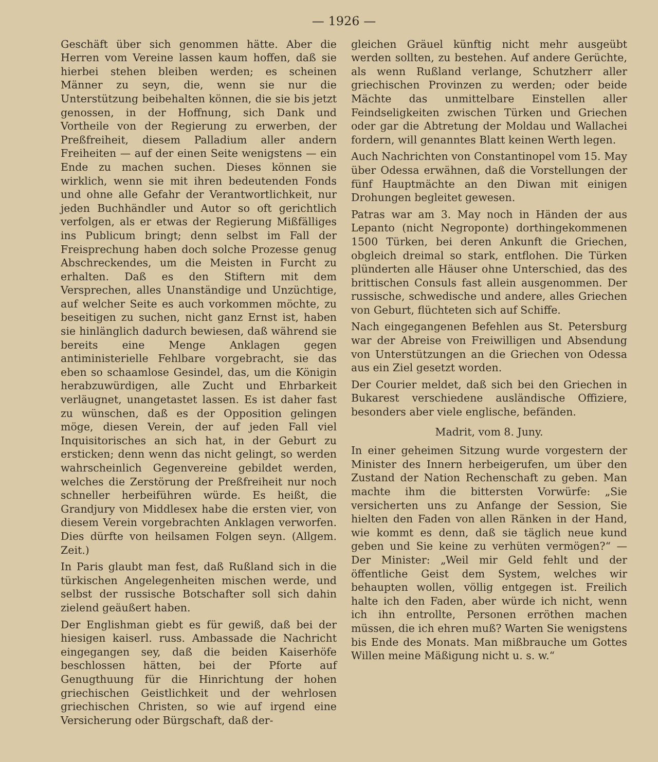— 1926 —
Geschäft über sich genommen hätte. Aber die Herren vom Vereine lassen kaum hoffen, daß sie hierbei stehen bleiben werden; es scheinen Männer zu seyn, die, wenn sie nur die Unterstützung beibehalten können, die sie bis jetzt genossen, in der Hoffnung, sich Dank und Vortheile von der Regierung zu erwerben, der Preßfreiheit, diesem Palladium aller andern Freiheiten — auf der einen Seite wenigstens — ein Ende zu machen suchen. Dieses können sie wirklich, wenn sie mit ihren bedeutenden Fonds und ohne alle Gefahr der Verantwortlichkeit, nur jeden Buchhändler und Autor so oft gerichtlich verfolgen, als er etwas der Regierung Mißfälliges ins Publicum bringt; denn selbst im Fall der Freisprechung haben doch solche Prozesse genug Abschreckendes, um die Meisten in Furcht zu erhalten. Daß es den Stiftern mit dem Versprechen, alles Unanständige und Unzüchtige, auf welcher Seite es auch vorkommen möchte, zu beseitigen zu suchen, nicht ganz Ernst ist, haben sie hinlänglich dadurch bewiesen, daß während sie bereits eine Menge Anklagen gegen antiministerielle Fehlbare vorgebracht, sie das eben so schaamlose Gesindel, das, um die Königin herabzuwürdigen, alle Zucht und Ehrbarkeit verläugnet, unangetastet lassen. Es ist daher fast zu wünschen, daß es der Opposition gelingen möge, diesen Verein, der auf jeden Fall viel Inquisitorisches an sich hat, in der Geburt zu ersticken; denn wenn das nicht gelingt, so werden wahrscheinlich Gegenvereine gebildet werden, welches die Zerstörung der Preßfreiheit nur noch schneller herbeiführen würde. Es heißt, die Grandjury von Middlesex habe die ersten vier, von diesem Verein vorgebrachten Anklagen verworfen. Dies dürfte von heilsamen Folgen seyn. (Allgem. Zeit.)
In Paris glaubt man fest, daß Rußland sich in die türkischen Angelegenheiten mischen werde, und selbst der russische Botschafter soll sich dahin zielend geäußert haben.
Der Englishman giebt es für gewiß, daß bei der hiesigen kaiserl. russ. Ambassade die Nachricht eingegangen sey, daß die beiden Kaiserhöfe beschlossen hätten, bei der Pforte auf Genugthuung für die Hinrichtung der hohen griechischen Geistlichkeit und der wehrlosen griechischen Christen, so wie auf irgend eine Versicherung oder Bürgschaft, daß der-
gleichen Gräuel künftig nicht mehr ausgeübt werden sollten, zu bestehen. Auf andere Gerüchte, als wenn Rußland verlange, Schutzherr aller griechischen Provinzen zu werden; oder beide Mächte das unmittelbare Einstellen aller Feindseligkeiten zwischen Türken und Griechen oder gar die Abtretung der Moldau und Wallachei fordern, will genanntes Blatt keinen Werth legen.
Auch Nachrichten von Constantinopel vom 15. May über Odessa erwähnen, daß die Vorstellungen der fünf Hauptmächte an den Diwan mit einigen Drohungen begleitet gewesen.
Patras war am 3. May noch in Händen der aus Lepanto (nicht Negroponte) dorthingekommenen 1500 Türken, bei deren Ankunft die Griechen, obgleich dreimal so stark, entflohen. Die Türken plünderten alle Häuser ohne Unterschied, das des brittischen Consuls fast allein ausgenommen. Der russische, schwedische und andere, alles Griechen von Geburt, flüchteten sich auf Schiffe.
Nach eingegangenen Befehlen aus St. Petersburg war der Abreise von Freiwilligen und Absendung von Unterstützungen an die Griechen von Odessa aus ein Ziel gesetzt worden.
Der Courier meldet, daß sich bei den Griechen in Bukarest verschiedene ausländische Offiziere, besonders aber viele englische, befänden.
Madrit, vom 8. Juny.
In einer geheimen Sitzung wurde vorgestern der Minister des Innern herbeigerufen, um über den Zustand der Nation Rechenschaft zu geben. Man machte ihm die bittersten Vorwürfe: „Sie versicherten uns zu Anfange der Session, Sie hielten den Faden von allen Ränken in der Hand, wie kommt es denn, daß sie täglich neue kund geben und Sie keine zu verhüten vermögen?“ — Der Minister: „Weil mir Geld fehlt und der öffentliche Geist dem System, welches wir behaupten wollen, völlig entgegen ist. Freilich halte ich den Faden, aber würde ich nicht, wenn ich ihn entrollte, Personen erröthen machen müssen, die ich ehren muß? Warten Sie wenigstens bis Ende des Monats. Man mißbrauche um Gottes Willen meine Mäßigung nicht u. s. w.“